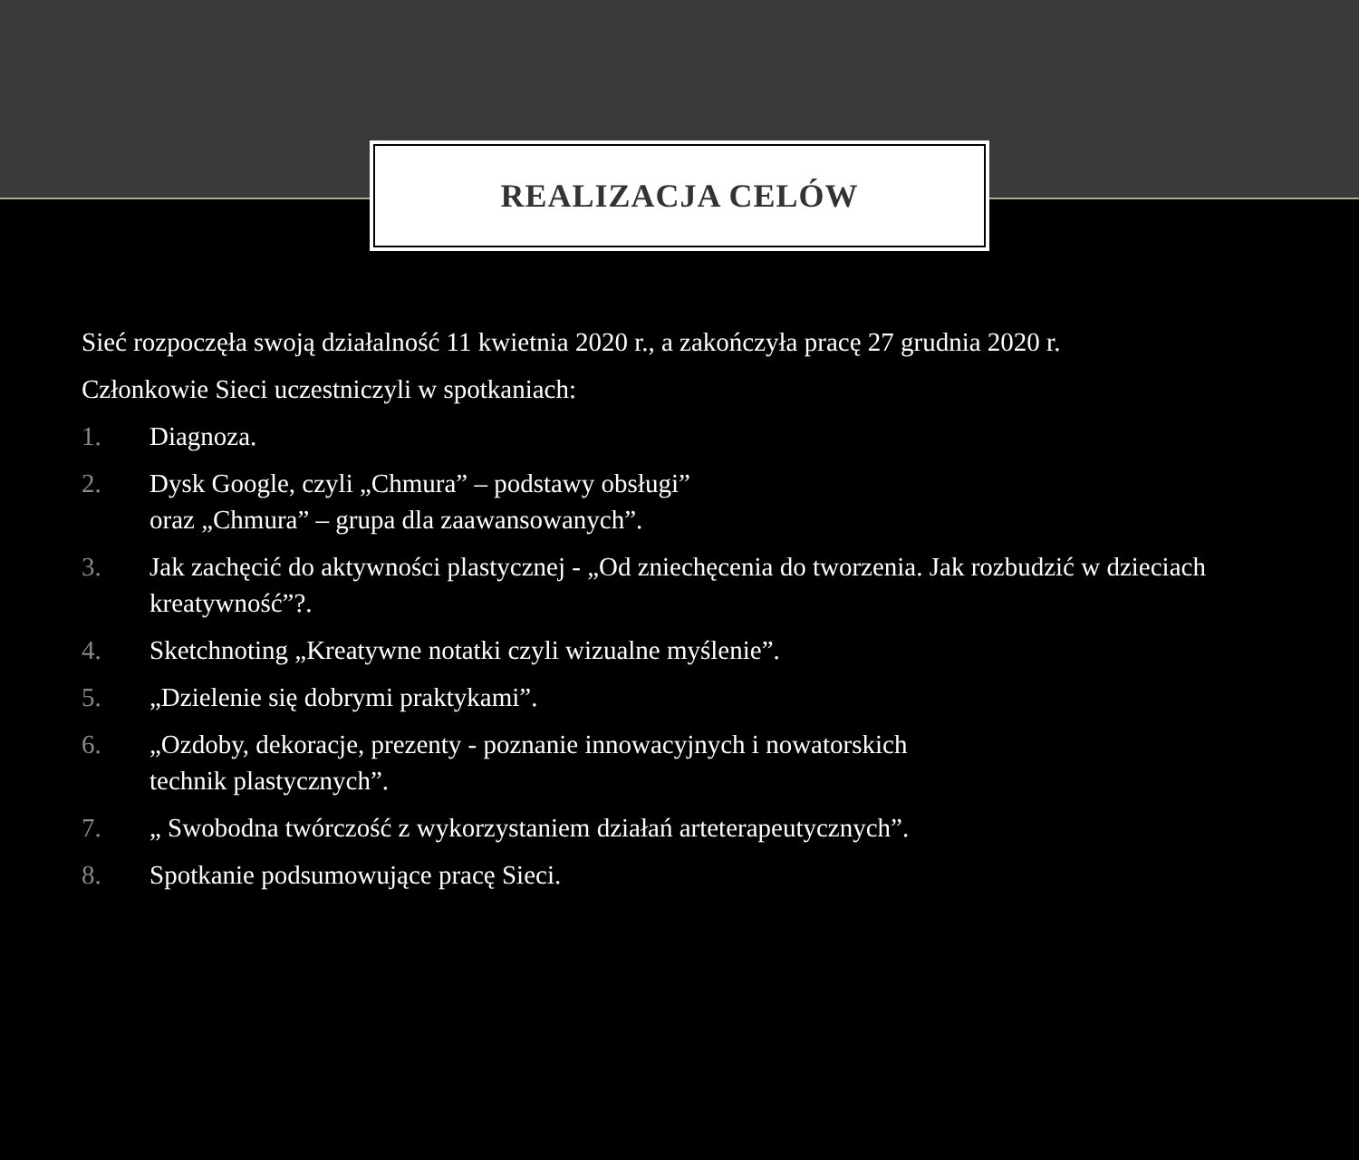REALIZACJA CELÓW
Sieć rozpoczęła swoją działalność 11 kwietnia 2020 r., a zakończyła pracę 27 grudnia 2020 r.
Członkowie Sieci uczestniczyli w spotkaniach:
1. Diagnoza.
2. Dysk Google, czyli „Chmura” – podstawy obsługi”
oraz „Chmura” – grupa dla zaawansowanych”.
3. Jak zachęcić do aktywności plastycznej - „Od zniechęcenia do tworzenia. Jak rozbudzić w dzieciach kreatywność”?.
4. Sketchnoting „Kreatywne notatki czyli wizualne myślenie”.
5. „Dzielenie się dobrymi praktykami”.
6. „Ozdoby, dekoracje, prezenty - poznanie innowacyjnych i nowatorskich
technik plastycznych”.
7. „ Swobodna twórczość z wykorzystaniem działań arteterapeutycznych”.
8. Spotkanie podsumowujące pracę Sieci.